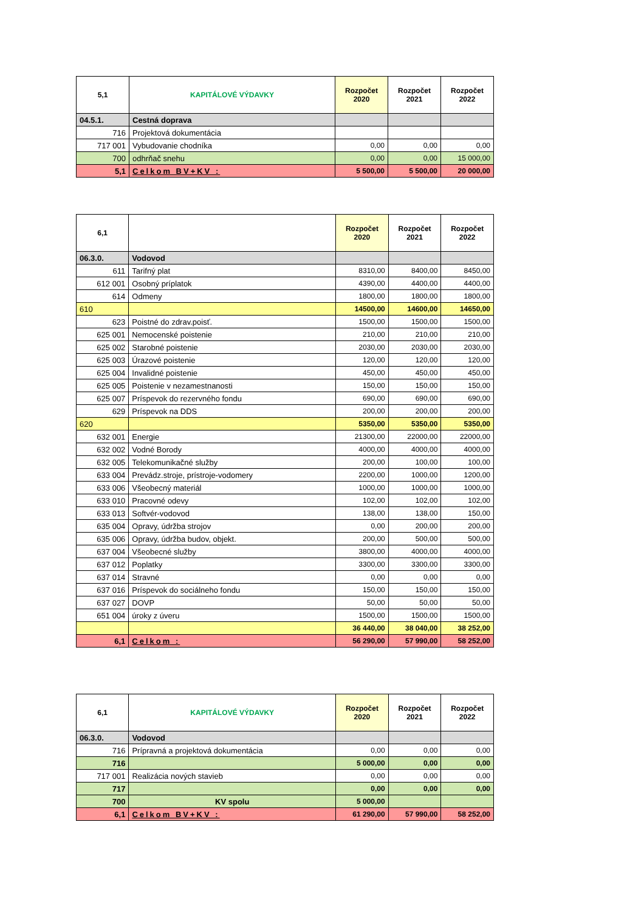| 5,1 | KAPITÁLOVÉ VÝDAVKY | Rozpočet 2020 | Rozpočet 2021 | Rozpočet 2022 |
| --- | --- | --- | --- | --- |
| 04.5.1. | Cestná doprava | | | |
| 716 | Projektová dokumentácia | | | |
| 717 001 | Vybudovanie chodníka | 0,00 | 0,00 | 0,00 |
| 700 | odhrňač snehu | 0,00 | 0,00 | 15 000,00 |
| 5,1 | Celkom BV+KV : | 5 500,00 | 5 500,00 | 20 000,00 |
| 6,1 | | Rozpočet 2020 | Rozpočet 2021 | Rozpočet 2022 |
| --- | --- | --- | --- | --- |
| 06.3.0. | Vodovod | | | |
| 611 | Tarifný plat | 8310,00 | 8400,00 | 8450,00 |
| 612 001 | Osobný príplatok | 4390,00 | 4400,00 | 4400,00 |
| 614 | Odmeny | 1800,00 | 1800,00 | 1800,00 |
| 610 | | 14500,00 | 14600,00 | 14650,00 |
| 623 | Poistné do zdrav.poisť. | 1500,00 | 1500,00 | 1500,00 |
| 625 001 | Nemocenské poistenie | 210,00 | 210,00 | 210,00 |
| 625 002 | Starobné poistenie | 2030,00 | 2030,00 | 2030,00 |
| 625 003 | Úrazové poistenie | 120,00 | 120,00 | 120,00 |
| 625 004 | Invalidné poistenie | 450,00 | 450,00 | 450,00 |
| 625 005 | Poistenie v nezamestnanosti | 150,00 | 150,00 | 150,00 |
| 625 007 | Príspevok do rezervného fondu | 690,00 | 690,00 | 690,00 |
| 629 | Príspevok na DDS | 200,00 | 200,00 | 200,00 |
| 620 | | 5350,00 | 5350,00 | 5350,00 |
| 632 001 | Energie | 21300,00 | 22000,00 | 22000,00 |
| 632 002 | Vodné Borody | 4000,00 | 4000,00 | 4000,00 |
| 632 005 | Telekomunikačné služby | 200,00 | 100,00 | 100,00 |
| 633 004 | Prevádz.stroje, prístroje-vodomery | 2200,00 | 1000,00 | 1200,00 |
| 633 006 | Všeobecný materiál | 1000,00 | 1000,00 | 1000,00 |
| 633 010 | Pracovné odevy | 102,00 | 102,00 | 102,00 |
| 633 013 | Softvér-vodovod | 138,00 | 138,00 | 150,00 |
| 635 004 | Opravy, údržba strojov | 0,00 | 200,00 | 200,00 |
| 635 006 | Opravy, údržba budov, objekt. | 200,00 | 500,00 | 500,00 |
| 637 004 | Všeobecné služby | 3800,00 | 4000,00 | 4000,00 |
| 637 012 | Poplatky | 3300,00 | 3300,00 | 3300,00 |
| 637 014 | Stravné | 0,00 | 0,00 | 0,00 |
| 637 016 | Príspevok do sociálneho fondu | 150,00 | 150,00 | 150,00 |
| 637 027 | DOVP | 50,00 | 50,00 | 50,00 |
| 651 004 | úroky z úveru | 1500,00 | 1500,00 | 1500,00 |
| | | 36 440,00 | 38 040,00 | 38 252,00 |
| 6,1 | Celkom : | 56 290,00 | 57 990,00 | 58 252,00 |
| 6,1 | KAPITÁLOVÉ VÝDAVKY | Rozpočet 2020 | Rozpočet 2021 | Rozpočet 2022 |
| --- | --- | --- | --- | --- |
| 06.3.0. | Vodovod | | | |
| 716 | Prípravná a projektová dokumentácia | 0,00 | 0,00 | 0,00 |
| 716 | | 5 000,00 | 0,00 | 0,00 |
| 717 001 | Realizácia nových stavieb | 0,00 | 0,00 | 0,00 |
| 717 | | 0,00 | 0,00 | 0,00 |
| 700 | KV spolu | 5 000,00 | | |
| 6,1 | Celkom BV+KV : | 61 290,00 | 57 990,00 | 58 252,00 |